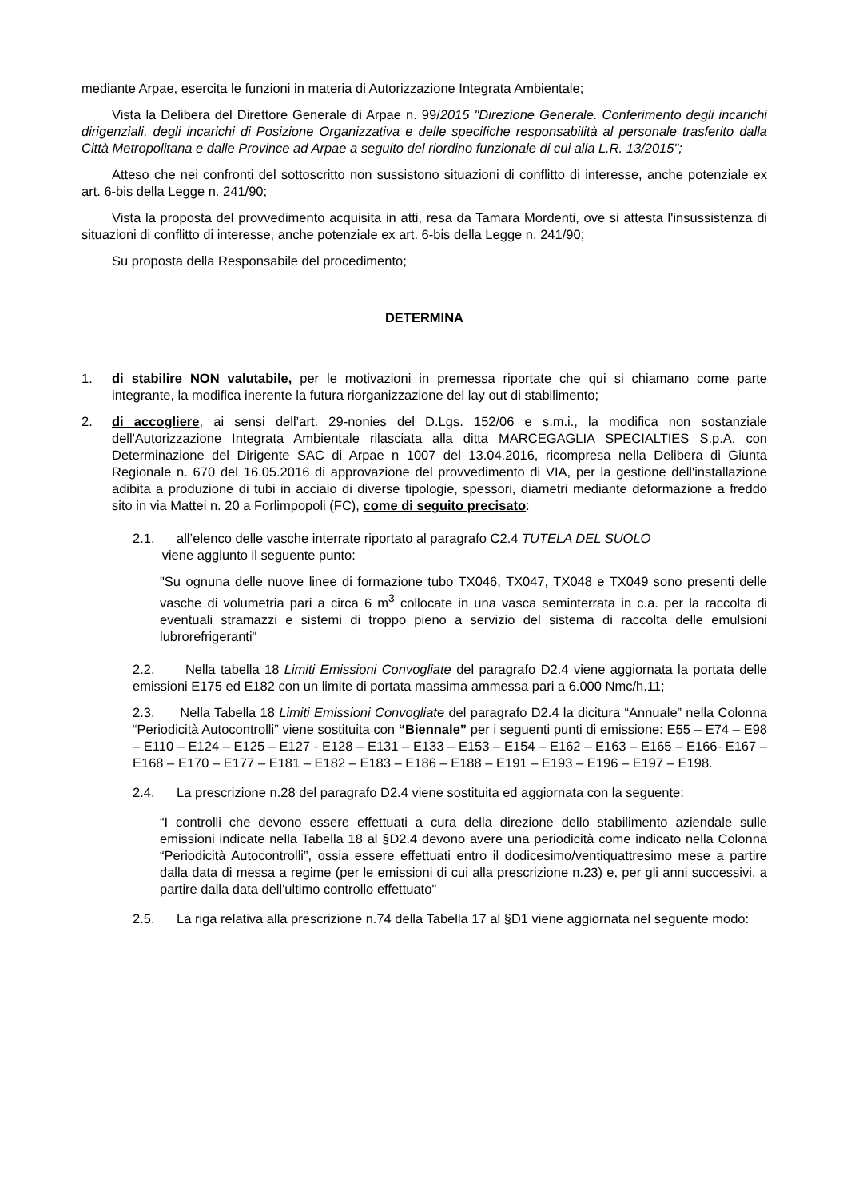mediante Arpae, esercita le funzioni in materia di Autorizzazione Integrata Ambientale;
Vista la Delibera del Direttore Generale di Arpae n. 99/2015 "Direzione Generale. Conferimento degli incarichi dirigenziali, degli incarichi di Posizione Organizzativa e delle specifiche responsabilità al personale trasferito dalla Città Metropolitana e dalle Province ad Arpae a seguito del riordino funzionale di cui alla L.R. 13/2015";
Atteso che nei confronti del sottoscritto non sussistono situazioni di conflitto di interesse, anche potenziale ex art. 6-bis della Legge n. 241/90;
Vista la proposta del provvedimento acquisita in atti, resa da Tamara Mordenti, ove si attesta l'insussistenza di situazioni di conflitto di interesse, anche potenziale ex art. 6-bis della Legge n. 241/90;
Su proposta della Responsabile del procedimento;
DETERMINA
1. di stabilire NON valutabile, per le motivazioni in premessa riportate che qui si chiamano come parte integrante, la modifica inerente la futura riorganizzazione del lay out di stabilimento;
2. di accogliere, ai sensi dell’art. 29-nonies del D.Lgs. 152/06 e s.m.i., la modifica non sostanziale dell'Autorizzazione Integrata Ambientale rilasciata alla ditta MARCEGAGLIA SPECIALTIES S.p.A. con Determinazione del Dirigente SAC di Arpae n 1007 del 13.04.2016, ricompresa nella Delibera di Giunta Regionale n. 670 del 16.05.2016 di approvazione del provvedimento di VIA, per la gestione dell'installazione adibita a produzione di tubi in acciaio di diverse tipologie, spessori, diametri mediante deformazione a freddo sito in via Mattei n. 20 a Forlimpopoli (FC), come di seguito precisato:
2.1. all’elenco delle vasche interrate riportato al paragrafo C2.4 TUTELA DEL SUOLO
viene aggiunto il seguente punto:
"Su ognuna delle nuove linee di formazione tubo TX046, TX047, TX048 e TX049 sono presenti delle vasche di volumetria pari a circa 6 m<sup>3</sup> collocate in una vasca seminterrata in c.a. per la raccolta di eventuali stramazzi e sistemi di troppo pieno a servizio del sistema di raccolta delle emulsioni lubrorefrigeranti"
2.2. Nella tabella 18 Limiti Emissioni Convogliate del paragrafo D2.4 viene aggiornata la portata delle emissioni E175 ed E182 con un limite di portata massima ammessa pari a 6.000 Nmc/h.11;
2.3. Nella Tabella 18 Limiti Emissioni Convogliate del paragrafo D2.4 la dicitura “Annuale” nella Colonna “Periodicità Autocontrolli” viene sostituita con “Biennale” per i seguenti punti di emissione: E55 – E74 – E98 – E110 – E124 – E125 – E127 - E128 – E131 – E133 – E153 – E154 – E162 – E163 – E165 – E166- E167 – E168 – E170 – E177 – E181 – E182 – E183 – E186 – E188 – E191 – E193 – E196 – E197 – E198.
2.4. La prescrizione n.28 del paragrafo D2.4 viene sostituita ed aggiornata con la seguente:
“I controlli che devono essere effettuati a cura della direzione dello stabilimento aziendale sulle emissioni indicate nella Tabella 18 al §D2.4 devono avere una periodicità come indicato nella Colonna “Periodicità Autocontrolli”, ossia essere effettuati entro il dodicesimo/ventiquattresimo mese a partire dalla data di messa a regime (per le emissioni di cui alla prescrizione n.23) e, per gli anni successivi, a partire dalla data dell'ultimo controllo effettuato"
2.5. La riga relativa alla prescrizione n.74 della Tabella 17 al §D1 viene aggiornata nel seguente modo: